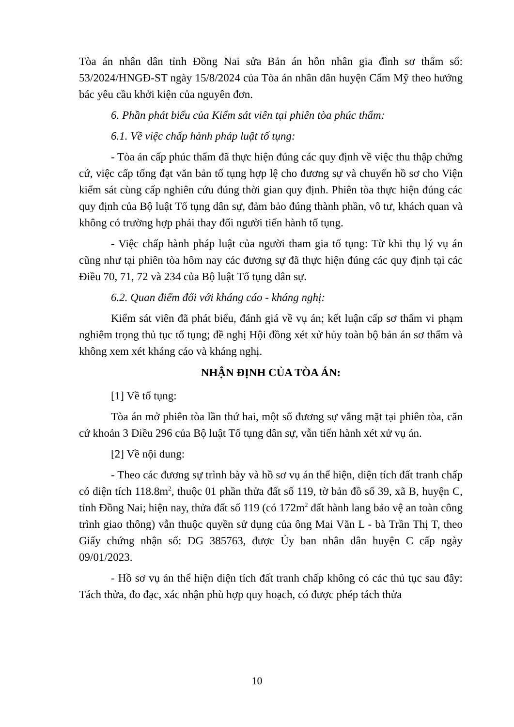Tòa án nhân dân tỉnh Đồng Nai sửa Bản án hôn nhân gia đình sơ thẩm số: 53/2024/HNGĐ-ST ngày 15/8/2024 của Tòa án nhân dân huyện Cẩm Mỹ theo hướng bác yêu cầu khởi kiện của nguyên đơn.
6. Phần phát biểu của Kiểm sát viên tại phiên tòa phúc thẩm:
6.1. Về việc chấp hành pháp luật tố tụng:
- Tòa án cấp phúc thẩm đã thực hiện đúng các quy định về việc thu thập chứng cứ, việc cấp tống đạt văn bản tố tụng hợp lệ cho đương sự và chuyển hồ sơ cho Viện kiểm sát cùng cấp nghiên cứu đúng thời gian quy định. Phiên tòa thực hiện đúng các quy định của Bộ luật Tố tụng dân sự, đảm bảo đúng thành phần, vô tư, khách quan và không có trường hợp phải thay đổi người tiến hành tố tụng.
- Việc chấp hành pháp luật của người tham gia tố tụng: Từ khi thụ lý vụ án cũng như tại phiên tòa hôm nay các đương sự đã thực hiện đúng các quy định tại các Điều 70, 71, 72 và 234 của Bộ luật Tố tụng dân sự.
6.2. Quan điểm đối với kháng cáo - kháng nghị:
Kiểm sát viên đã phát biểu, đánh giá về vụ án; kết luận cấp sơ thẩm vi phạm nghiêm trọng thủ tục tố tụng; đề nghị Hội đồng xét xử hủy toàn bộ bản án sơ thẩm và không xem xét kháng cáo và kháng nghị.
NHẬN ĐỊNH CỦA TÒA ÁN:
[1] Về tố tụng:
Tòa án mở phiên tòa lần thứ hai, một số đương sự vắng mặt tại phiên tòa, căn cứ khoản 3 Điều 296 của Bộ luật Tố tụng dân sự, vẫn tiến hành xét xử vụ án.
[2] Về nội dung:
- Theo các đương sự trình bày và hồ sơ vụ án thể hiện, diện tích đất tranh chấp có diện tích 118.8m<sup>2</sup>, thuộc 01 phần thửa đất số 119, tờ bản đồ số 39, xã B, huyện C, tỉnh Đồng Nai; hiện nay, thửa đất số 119 (có 172m<sup>2</sup> đất hành lang bảo vệ an toàn công trình giao thông) vẫn thuộc quyền sử dụng của ông Mai Văn L - bà Trần Thị T, theo Giấy chứng nhận số: DG 385763, được Ủy ban nhân dân huyện C cấp ngày 09/01/2023.
- Hồ sơ vụ án thể hiện diện tích đất tranh chấp không có các thủ tục sau đây: Tách thửa, đo đạc, xác nhận phù hợp quy hoạch, có được phép tách thửa
10